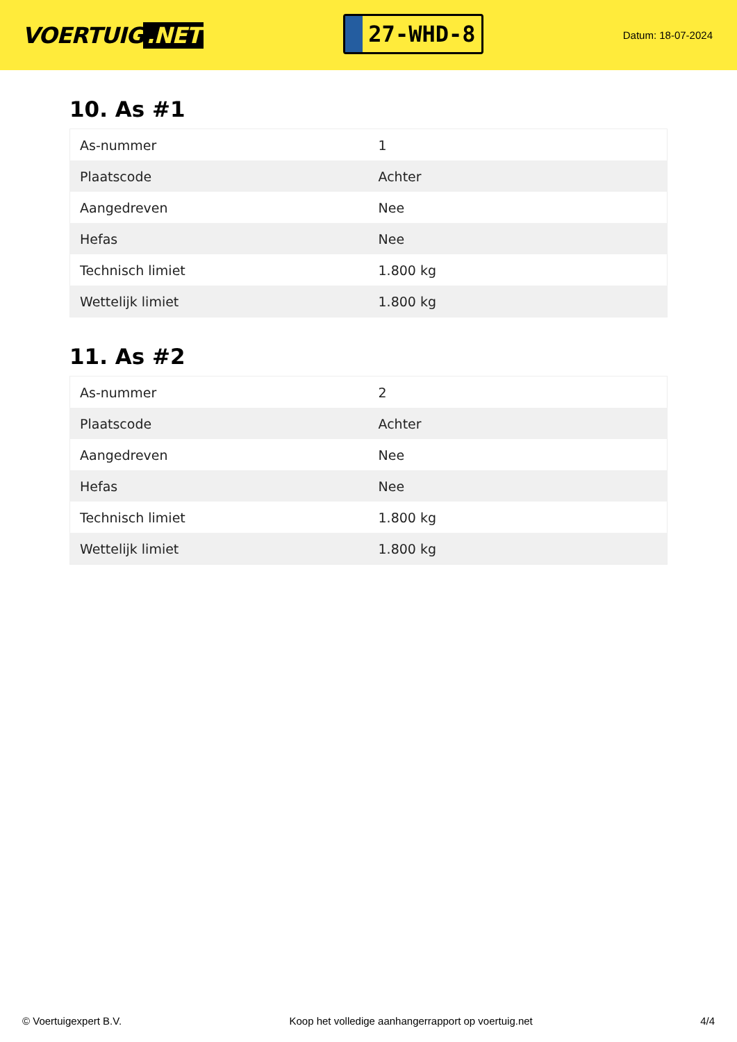VOERTUIG.NET
27-WHD-8
Datum: 18-07-2024
10. As #1
| As-nummer | 1 |
| Plaatscode | Achter |
| Aangedreven | Nee |
| Hefas | Nee |
| Technisch limiet | 1.800 kg |
| Wettelijk limiet | 1.800 kg |
11. As #2
| As-nummer | 2 |
| Plaatscode | Achter |
| Aangedreven | Nee |
| Hefas | Nee |
| Technisch limiet | 1.800 kg |
| Wettelijk limiet | 1.800 kg |
© Voertuigexpert B.V. Koop het volledige aanhangerrapport op voertuig.net 4/4